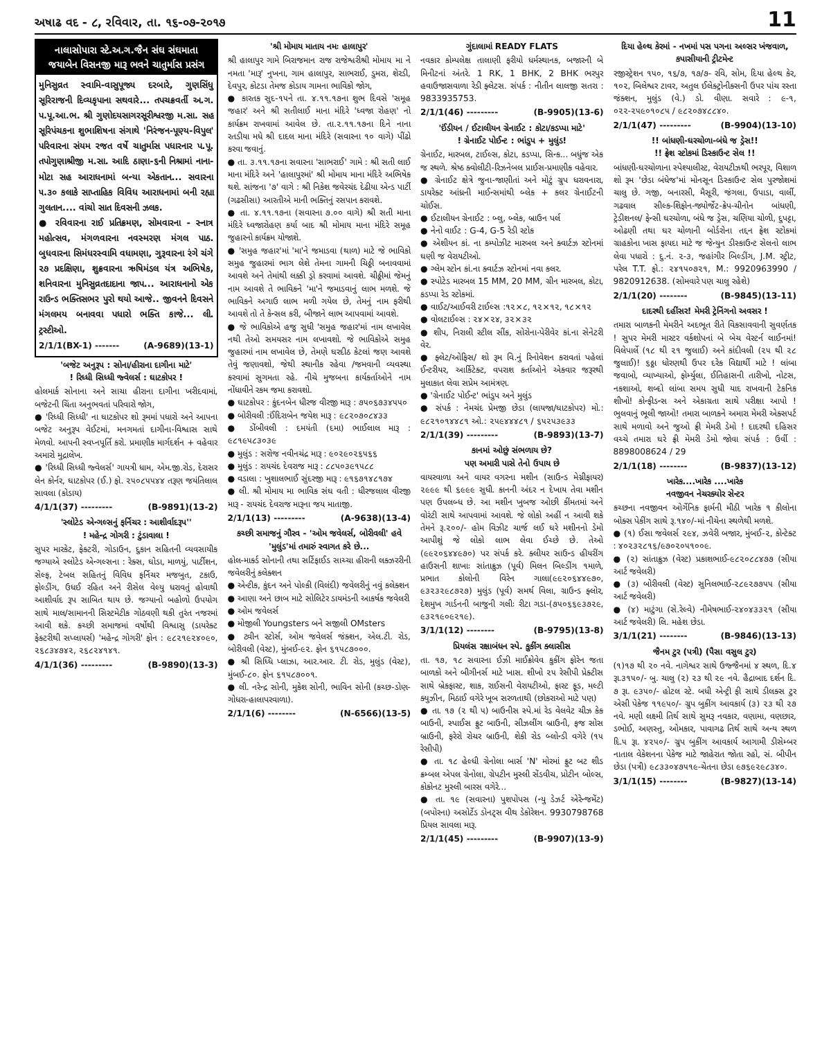અષાઢ વદ - ૮, રવિવાર, તા. ૧૬-૦૭-૨૦૧૭ 11
નાલાસોપારા સ્ટે.અ.ગ.જૈન સંઘ સંઘમાતા જયાબેન વિસનજી મારૂ ભવને ચાતુર્માસ પ્રસંગ
મુનિસુવ્રત સ્વામિ-વાસુપૂજ્ય દરબારે, ગુણસિંધુ સૂરિરાજની દિવ્યકૃપાના સથવારે... તપચક્રવર્તી અ.ગ. પ.પૂ.આ.ભ. શ્રી ગુણોદયસાગરસૂરીશ્વરજી મ.સા. સહ સૂરિપંચકના શુભાશિષના સંગાથે 'નિરંજન-પૂણ્ય-વિપુલ' પરિવારના સંયમ રજત વર્ષે ચાતુર્માસ પધારનાર પ.પૂ. તપોગુણાશ્રીજી મ.સા. આદિ ઠાણા-૬ની નિશ્રામાં નાના-મોટા સહ આરાધનામાં બન્યા એકતાન... સવારના ૫.૩૦ કલાકે સાપ્તાહિક વિવિધ આરાધનામાં બની રહ્યા ગુલતાન.... વાંચો સાત દિવસની ઝલક.
● રવિવારના રાઈ પ્રતિક્રમણ, સોમવારના - સ્નાત્ર મહોત્સવ, મંગળવારના નવસ્મરણ મંગલ પાઠ. બુધવારના સિમંધરસ્વામિ વધામણા, ગુરૂવારના રંગે ચંગે ૨૭ પ્રદક્ષિણા, શુક્રવારના ઋષિમંડલ યંત્ર અભિષેક, શનિવારના મુનિસુવ્રતદાદાના જાપ... આરાધનાનો એક રાઉન્ડ ભક્તિસભર પુરો થયો આજે.. જીવનને દિવસને મંગલમય બનાવવા પધારો ભક્તિ કાજે... લી. ટ્રસ્ટીઓ.
2/1/1(BX-1) ------- (A-9689)(13-1)
'બજેટ અનુરૂપ : સોના/હીરાના દાગીના માટે'
! રિધ્ધી સિધ્ધી જ્વેલર્સ : ઘાટકોપર !
હોલમાર્ક સોનાના અને સાચા હીરાના દાગીના ખરીદવામાં, બજેટની ચિંતા અનુભવતાં પરિવારો જોગ,
● 'રિધ્ધી સિધ્ધી' ના ઘાટકોપર શો રૂમમાં પધારો અને આપના બજેટ અનુરૂપ વેઈટમાં, મનગમતાં દાગીના-વિશ્વાસ સાથે મેળવો. આપની સ્વપ્નપૂર્તિ કરો. પ્રમાણીક માર્ગદર્શન + વહેવાર અમારો મુદ્રાલેખ.
● 'રિધ્ધી સિધ્ધી જ્વેલર્સ' ગાયત્રી ધામ, એમ.જી.રોડ, દેરાસર લેન કોર્નર, ઘાટકોપર (ઈ.) ફો. ૨૫૦૮૫૫૪૪ તરૂણ જયંતિલાલ સાવલા (કોડાય)
4/1/1(37) --------- (B-9891)(13-2)
'સ્લોટેડ એન્ગલ્સનું ફર્નિચર : આશીર્વાદરૂપ''
! મહેન્દ્ર ગોગરી : ટુંડાવાલા !
સુપર મારકેટ, ફેક્ટરી, ગોડાઉન, દુકાન સહિતની વ્યવસાયીક જગ્યાએ સ્લોટેડ એન્ગલ્સના : રેક્સ, ઘોડા, માળયું, પાર્ટીશન, સેલ્ફ, ટેબલ સહિતનું વિવિધ ફર્નિચર મજબુત, ટકાઉ, ફોલ્ડીંગ, ઉધઈ રહિત અને રીસેલ વેલ્યુ ધરાવતું હોવાથી આશીર્વાદ રૂપ સાબિત થાય છે. જગ્યાનો બહોળો ઉપયોગ સાથે માલ/સામાનની સિસ્ટમેટીક ગોઠવણી થકી તુરંત નજરમાં આવી શકે. કચ્છી સમાજમાં વર્ષોથી વિશ્વાસુ (ડાયરેક્ટ ફેક્ટરીથી સપ્લાયર્સ) 'મહેન્દ્ર ગોગરી' ફોન : ૯૮૨૧૯૨૪૦૯૦, ૨૬૮૩૪૭૪૨, ૨૬૮૨૪૧૪૧.
4/1/1(36) --------- (B-9890)(13-3)
'શ્રી મોમાય માતાય નમઃ હાલાપુર'
શ્રી હાલાપુર ગામે બિરાજમાન રાજ રાજેશ્વરીશ્રી મોમાય મા ને નમતા 'મારૂ' નુખના, ગામ હાલાપુર, સાભરાઈ, ડુમરા, શેરડી, દેવપુર, કોટડા તેમજ કોડાય ગામના ભાવિકો જોગ,
● કારતક સુદ-૧૫ને તા. ૪.૧૧.૧૭ના શુભ દિવસે 'સમૂહ જહાર' અને શ્રી સતીલાઈ માના મંદિરે 'ધ્વજા રોહણ' નો કાર્યક્રમ રાખવામાં આવેલ છે. તા.૨.૧૧.૧૭ના દિને નાના રતડીયા મધે શ્રી દાદલ માના મંદિરે (સવારના ૧૦ વાગે) પીંઢો કરવા જવાનું.
● તા. ૩.૧૧.૧૭ના સવારના 'સાભરાઈ' ગામે : શ્રી સતી લાઈ માના મંદિરે અને 'હાલાપુરમાં' શ્રી મોમાય માના મંદિરે અભિષેક થશે. સાંજના '૭' વાગે : શ્રી નિકેશ જવેરચંદ દેઢીયા એન્ડ પાર્ટી (ગઢસીસા) આરતીએ માની ભક્તિનું રસપાન કરાવશે.
● તા. ૪.૧૧.૧૭ના (સવારના ૭.૦૦ વાગે) શ્રી સતી માના મંદિરે ધ્વજારોહણ કર્યા બાદ શ્રી મોમાય માના મંદિરે સમૂહ જુહારનો કાર્યક્રમ યોજાશે.
● 'સમુહ જહાર'માં 'મા'ને જમાડવા (થાળ) માટે જે ભાવિકો સમુહ જુહારમાં ભાગ લેશે તેમના ગામની ચિઠ્ઠી બનાવવામાં આવશે અને તેમાંથી લક્કી ડ્રો કરવામાં આવશે. ચીઠ્ઠીમાં જેમનું નામ આવશે તે ભાવિકને 'મા'ને જમાડવાનું લાભ મળશે. જે ભાવિકને અગાઉ લાભ મળી ગયેલ છે, તેમનું નામ ફરીથી આવશે તો તે કેન્સલ કરી, બીજાને લાભ આપવામાં આવશે.
● જે ભાવિકોએ હજુ સુધી 'સમુહ જહાર'માં નામ લખાવેલ નથી તેઓ સમયસર નામ લખાવશો. જે ભાવિકોએ સમુહ જુહારમાં નામ લખાવેલ છે, તેમણે ઘરદીઠ કેટલાં જણ આવશે તેવું જણાવશો, જેથી સ્થાનીક રહેવા /જમવાની વ્યવસ્થા કરવામાં સુગમતા રહે. નીચે મુજબના કાર્યકર્તાઓને નામ નોંધાવીને રકમ જમા કરાવશો.
● ઘાટકોપર : કુંદનબેન ધીરજ વીરજી મારૂ : ૭૫૦૬૭૩૪૫૫૦
● બોરીવલી :ઈંદિરાબેન જયેશ મારૂ : ૯૮૨૦૭૦૮૪૩૩
● ડોંબીવલી : દમયંતી (દમા) ભાઈલાલ મારૂ : ૯૮૧૯૫૮૩૦૩૯
● મુલુંડ : સરોજ નવીનચંદ્ર મારૂ : ૯૦૨૯૦૨૬૫૬૬
● મુલુંડ : રાયચંદ દેવરાજ મારૂ : ૮૮૫૦૩૯૧૫૮૮
● વડાલા : ખુશાલભાઈ સુંદરજી મારૂ : ૯૧૬૭૧૪૮૧૭૪
● લી. શ્રી મોમાય મા ભાવિક સંઘ વતી : ધીરજલાલ વીરજી મારૂ - રાયચંદ દેવરાજ મારૂના જય માતાજી.
2/1/1(13) --------- (A-9638)(13-4)
કચ્છી સમાજનું ગૌરવ - 'ઓમ જવેલર્સ, બોરીવલી' હવે 'મુલુંડ'માં તમારું સ્વાગત કરે છે...
હોલ-માર્ક્ડ સોનાની તથા સર્ટિફાઈડ સાચ્ચા હીરાની લક્ઝરરીની જવેલરીનું કલેક્શન
● એન્ટીક, કુંદન અને પોલ્કી (વિલંદી) જવેલરીનું નવું કલેક્શન
● આણા અને છાબ માટે સોલિટેર ડાયમંડની આકર્ષક જવેલરી
● ઓમ જવેલર્સ
● મોજીલી Youngsters બને સજીલી OMsters
● ટ્વીન સ્ટોર્સ, ઓમ જવેલર્સ જંક્શન, એલ.ટી. રોડ, બોરીવલી (વેસ્ટ), મુંબઈ-૯૨. ફોન ૬૧૫૮૭૦૦૦.
● શ્રી સિધ્ધિ પ્લાઝા, આર.આર. ટી. રોડ, મુલુંડ (વેસ્ટ), મુંબઈ-૮૦. ફોન ૬૧૫૮૭૦૦૧.
● લી. નરેન્દ્ર સોની, મુકેશ સોની, ભાવિન સોની (કચ્છ-ડોણ-ગોધરા-હાલાપરવાળા).
2/1/1(6) -------- (N-6566)(13-5)
ગુંદાલામાં READY FLATS
નવકાર કોમ્પલેક્ષ તાલાણી ફરીયો ધર્મસ્થાનક, બજારની બે મિનીટનાં અંતરે. 1 RK, 1 BHK, 2 BHK ભરપુર હવાઉજાસવાળા રેડી ફ્લેટસ. સંપર્ક : નીતીન લાલજી સતરા : 9833935753.
2/1/1(46) --------- (B-9905)(13-6)
'ઈંડીયન / ઈટાલીયન ગ્રેનાઈટ : કોટા/કડપ્પા માટે'
! ગ્રેનાઈટ પોઈન્ટ : ભાંડુપ + મુલુંડ!
ગ્રેનાઈટ, મારબલ, ટાઈલ્સ, કોટા, કડપ્પા, સિન્ક... બધુંજ એક જ સ્થળે. શ્રેષ્ઠ ક્વોલીટી-રિઝનેબલ પ્રાઈસ-પ્રમાણીક વહેવાર.
● ગ્રેનાઈટ ક્ષેત્રે જુના-જાણીતાં અને મોટું ગ્રુપ ધરાવનારા, ડાયરેક્ટ આંધ્રની માઈન્સમાંથી બ્લેક + કલર ગ્રેનાઈટની ચોઈસ.
● ઈટાલીયન ગ્રેનાઈટ : બ્લુ, બ્લેક, બ્રાઉન પર્લ
● નેનો વાઈટ : G-4, G-5 રેડી સ્ટોક
● એશીયન કાં. ના કમ્પોઝીટ મારબલ અને ક્વાર્ટઝ સ્ટોનમાં ઘણી જ વેરાયટીઓ.
● ગ્લેમ સ્ટોન કાં.ના ક્વાર્ટઝ સ્ટોનમાં નવા કલર.
● સ્પોટેડ મારબલ 15 MM, 20 MM, ગ્રીન મારબલ, કોટા, કડપ્પા રેડ સ્ટોકમાં.
● વાઈટ/આઈવરી ટાઈલ્સ :૧૨×૮, ૧૨×૧૨, ૧૮×૧૨
● વોલટાઈલ્સ : ૨૪×૨૪, ૩૨×૩૨
● શીપ, નિરાલી સ્ટીલ સીંક, સોરોના-પેરીવેર કાં.ના સેનેટરી વેર.
● ફ્લેટ/ઓફિસ/ શો રૂમ વિ.નું રિનોવેશન કરાવતાં પહેલાં ઈન્ટરીયર, આર્કિટેક્ટ, વપરાશ કર્તાઓને એકવાર જરૂરથી મુલાકાત લેવા સપ્રેમ આમંત્રણ.
● 'ગ્રેનાઈટ પોઈન્ટ' ભાંડુપ અને મુલુંડ
● સંપર્ક : નેમચંદ પ્રેમજી છેડા (લાયજા/ઘાટકોપર) મો.: ૯૮૨૧૦૧૪૪૮૧ ઓ.: ૨૫૯૪૪૪૮૧ / ૬૫૨૫૩૯૩૩
2/1/1(39) --------- (B-9893)(13-7)
કાનમાં ઓછું સંભળાય છે?
પણ અમારી પાસે તેનો ઉપાય છે
વાયરવાળા અને વાયર વગરના મશીન (સાઉન્ડ મેગ્નીફાયર) ૨૯૯૯ થી ૬૯૯૯ સુધી. કાનની અંદર ન દેખાય તેવા મશીન પણ ઉપલબ્ધ છે. આ મશીન ખુબજ ઓછી કીંમતમાં અને વોરંટી સાથે આપવામાં આવશે. જે લોકો અહીં ન આવી શકે તેમને રૂ.૨૦૦/- હોમ વિઝીટ ચાર્જ લઈ ઘરે મશીનનો ડેમો આપીશું જે લોકો લાભ લેવા ઈચ્છે છે. તેઓ (૯૯૨૦૬૪૪૯૭૦) પર સંપર્ક કરે. ક્લીયર સાઉન્ડ હીયરીંગ હાઉસની શાખાઃ સાંતાક્રુઝ (પૂર્વ) મિલન બિલ્ડીંગ ૧માળે, પ્રભાત કોલોની વિરેન ગાલા(૯૯૨૦૬૪૪૯૭૦, ૯૩૨૩૨૯૮૭૨૭) મુલુંડ (પૂર્વ) સમર્થ વિલા, ગ્રાઉન્ડ ફ્લોર, દેશમુખ ગાર્ડનની બાજુની ગલીઃ રીટા ગડા-(૭૫૦૬૬૯૩૭૨૯, ૯૩૨૧૯૦૯૨૧૯).
3/1/1(12) -------- (B-9795)(13-8)
પ્રિયલંસ રક્ષાબંધન સ્પે. કુકીંગ ક્લાસીસ
તા. ૧૭, ૧૮ સવારના ઈઝી માઈક્રોવેવ કુકીંગ ફોરેન જતા બાળકો અને બીગીનર્સ માટે ખાસ. શીખો ૨૫ રેસીપી પ્રેક્ટીસ સાથે બ્રેકફાસ્ટ, શાક, રાઈસની વેરાયટીઓ, ફાસ્ટ ફૂડ, મલ્ટી ક્યુઝીન, મિઠાઈ વગેરે ખૂબ સરળતાથી (છોકરાઓ માટે પણ)
● તા. ૧૭ (૨ થી ૫) બાઉનીસ સ્પે.માં રેડ વેલવેટ ચીઝ કેક બાઉની, સ્પાઈસ ફ્રુટ બાઉની, સીઝલીંગ બ્રાઉની, ફજ સોસ બ્રાઉની, ફરેરો રોચર બ્રાઉની, શેકી રોડ બ્લોન્ડી વગેરે (૧૫ રેસીપી)
● તા. ૧૮ હેલ્ધી ગ્રેનોલા બાર્સ 'N' મોરમાં ફ્રુટ બટ શીડ ક્રમ્બલ એપલ ગ્રેનોલા, ગ્રેપટીન મુસ્લી સેંડવીચ, પ્રોટીન બોલ્સ, કોકોનટ મુસ્લી બારસ વગેરે...
● તા. ૧૯ (સવારના) પુશપોપસ (ન્યુ ડેઝર્ટ એરેન્જમેંટ) (બપોરના) અસોર્ટેડ ડોનટ્સ વીથ ડેકોરેશન. 9930798768 પ્રિયલ સાવલા મારૂ.
2/1/1(45) --------- (B-9907)(13-9)
દિયા હેલ્થ કેરમાં - નખમાં પસ પગના અલ્સર ખંજવાળ, કપાસીયાની ટ્રીટમેન્ટ
રજીસ્ટ્રેશન ૧૫૦, ૧૬/૭, ૧૭/૭- રવિ, સોમ, દિયા હેલ્થ કેર, ૧૦૨, બિલેશ્વર ટાવર, અતુલ ઈલેક્ટ્રોનીક્સની ઉપર પાંચ રસ્તા જંક્શન, મુલુંડ (વે.) ડો. વીણા. સવારે : ૯-૧, ૦૨૨-૨૫૯૦૧૦૮૫ / ૯૮૨૦૭૪૮૮૪૦.
2/1/1(47) --------- (B-9904)(13-10)
!! બાંધણી-ઘરચોળા-બંધે જ ડ્રેસ!!
!! ફ્રેશ સ્ટોકમાં ડિસ્કાઉન્ટ સેલ !!
બાંધણી-ઘરચોળાના સ્પેશ્યાલીસ્ટ, વેરાયટીઝથી ભરપૂર, વિશાળ શો રૂમ 'છેડા બંધેજ'માં મોનસૂન ડિસ્કાઉન્ટ સેલ પુરજોશમાં ચાલુ છે. ગજી, બનારસી, મૈસૂરી, જંગલા, ઉપાડા, વાર્લી, ગઢવાલ સીલ્ક-શિફોન-જ્યોર્જેટ-ક્રેપ-ચીનોન બાંધણી, ટ્રેડીશનલ/ ફેન્સી ઘરચોળા, બંધે જ ડ્રેસ, ચણિયા ચોળી, દુપટ્ટા, ઓઢણી તથા ઘર ચોળાની બોર્ડરોના તદ્દન ફ્રેશ સ્ટોકમાં ગ્રાહકોના ખાસ ફાયદા માટે જ જેન્યુન ડીસ્કાઉન્ટ સેલનો લાભ લેવા પધારો : દુ.નં. ૨-૩, જહાંગીર બિલ્ડીંગ, J.M. સ્ટ્રીટ, પરેલ T.T. ફો.: ૨૪૧૫૦૭૨૧, M.: 9920963990 / 9820912638. (સોમવારે પણ ચાલુ રહેશે)
2/1/1(20) -------- (B-9845)(13-11)
દાદરથી દહીંસર! મેમરી ટ્રેનિંગનો અવસર !
તમારા બાળકની મેમરીને અદભૂત રીતે વિકસાવવાની સુવર્ણતક ! સુપર મેમરી માસ્ટર વર્કશોપનાં બે બેચ વેસ્ટર્ન લાઈનમાં! વિલેપાર્લે (૧૮ થી ૨૧ જુલાઈ) અને કાંદીવલી (૨૫ થી ૨૮ જુલાઈ)! ૬ઠ્ઠા ધોરણથી ઉપર દરેક વિદ્યાર્થી માટે ! લાંબા જવાબો, વ્યાખ્યાઓ, ફોર્મ્યુલા, ઈતિહાસની તારીખો, નોટસ, નકશાઓ, શબ્દો લાંબા સમય સુધી યાદ રાખવાની ટેકનિક શીખો! કોન્ફીડન્સ અને એકાગ્રતા સાથે પરીક્ષા આપો ! ભુલવાનું ભૂલી જાઓ! તમારા બાળકને અમારા મેમરી એક્સપર્ટ સાથે મળાવો અને જુઓ ફ્રી મેમરી ડેમો ! દાદરથી દહિસર વચ્ચે તમારા ઘરે ફ્રી મેમરી ડેમો જોવા સંપર્ક : ઉર્વી : 8898008624 / 29
2/1/1(18) -------- (B-9837)(13-12)
ખારેક....ખારેક ....ખારેક
નવજીવન નેચરક્યોર સેન્ટર
કચ્છના નવજીવન ઓર્ગેનિક ફાર્મની મીઠી ખારેક ૧ કીલોના બોક્સ પેકીંગ સાથે રૂ.૧૪૦/-માં નીચેના સ્થળેથી મળશે.
● (૧) ઈસા જવેલર્સ ૨૯૪, ઝવેરી બજાર, મુંબઈ-૨, કોન્ટેક્ટ : ૪૦૨૩૨૮૧૬/૯૭૦૨૦૫૧૦૦૯.
● (૨) સાંતાક્રુઝ (વેસ્ટ) પ્રકાશભાઈ-૯૮૨૦૮૮૪૭૭ (સીયા આર્ટ જવેલરી)
● (૩) બોરીવલી (વેસ્ટ) સુનિલભાઈ-૨૮૯૨૭૭૫૫ (સીયા આર્ટ જવેલરી)
● (૪) માટુંગા (સે.રેલ્વે) નીમેષભાઈ-૨૪૦૪૩૩૨૧ (સીયા આર્ટ જવેલરી) લિ. મહેશ છેડા.
3/1/1(21) -------- (B-9846)(13-13)
જૈનમ ટુર (પત્રી) (પૈસા વસુલ ટુર)
(૧)૧૭ થી ૨૦ નવે. નાગેશ્વર સાથે ઉજ્જૈનમાં ૪ સ્થળ, દિ.૪ રૂા.૩૧૫૦/- બુ. ચાલુ (૨) ૨૩ થી ૨૯ નવે. હૈદ્રાબાદ દર્શન દિ. ૭ રૂા. ૯૩૫૦/- હોટલ સ્ટે. બધી એન્ટ્રી ફી સાથે ડીલક્સ ટુર એસી પેકેજ ૧૧૯૫૦/- ગ્રુપ બુકીંગ આવકાર્ય (૩) ૨૩ થી ૨૭ નવે. મણી લક્ષ્મી તિર્થ સાથે સુમરૂ નવકાર, વણામા, વણછાર, ડભોઈ, અણસ્તુ, ઓમકાર, પાવાગઢ તિર્થ સાથે અન્ય સ્થળ દિ.૫ રૂા. ૪૨૫૦/- ગ્રુપ બુકીંગ આવકાર્ય આગામી ડીસેમ્બર નાતાલ વેકેશનના પેકેજ માટે જાહેરાત જોતા રહો, સં. બીપીન છેડા (પત્રી) ૯૮૩૩૦૪૭૫૧૯-ચેતના છેડા ૯૭૬૯૨૯૮૩૪૦.
3/1/1(15) -------- (B-9827)(13-14)